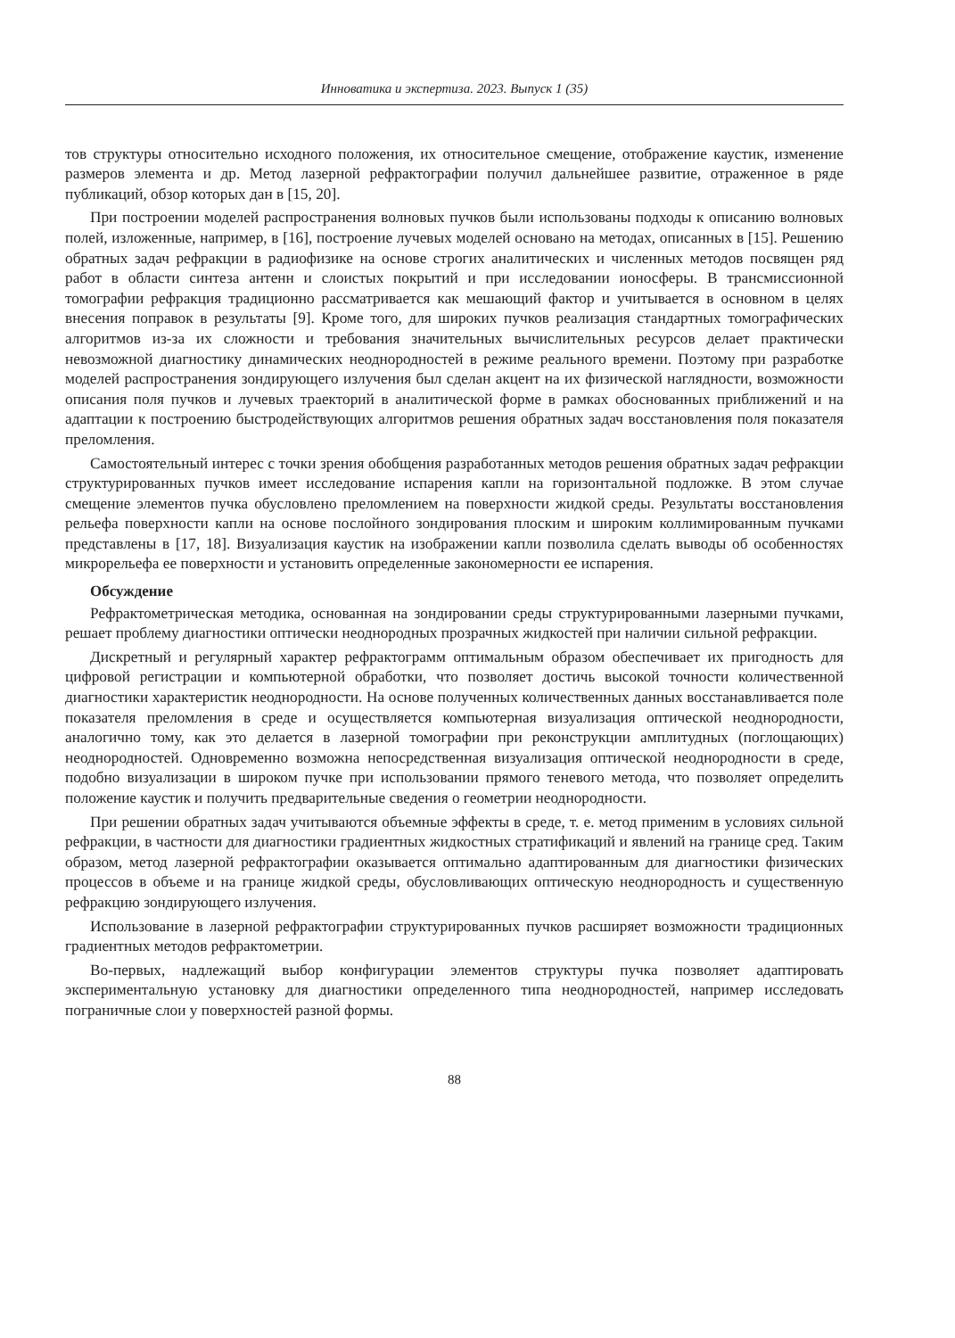Инноватика и экспертиза. 2023. Выпуск 1 (35)
тов структуры относительно исходного положения, их относительное смещение, отображение каустик, изменение размеров элемента и др. Метод лазерной рефрактографии получил дальнейшее развитие, отраженное в ряде публикаций, обзор которых дан в [15, 20].
При построении моделей распространения волновых пучков были использованы подходы к описанию волновых полей, изложенные, например, в [16], построение лучевых моделей основано на методах, описанных в [15]. Решению обратных задач рефракции в радиофизике на основе строгих аналитических и численных методов посвящен ряд работ в области синтеза антенн и слоистых покрытий и при исследовании ионосферы. В трансмиссионной томографии рефракция традиционно рассматривается как мешающий фактор и учитывается в основном в целях внесения поправок в результаты [9]. Кроме того, для широких пучков реализация стандартных томографических алгоритмов из-за их сложности и требования значительных вычислительных ресурсов делает практически невозможной диагностику динамических неоднородностей в режиме реального времени. Поэтому при разработке моделей распространения зондирующего излучения был сделан акцент на их физической наглядности, возможности описания поля пучков и лучевых траекторий в аналитической форме в рамках обоснованных приближений и на адаптации к построению быстродействующих алгоритмов решения обратных задач восстановления поля показателя преломления.
Самостоятельный интерес с точки зрения обобщения разработанных методов решения обратных задач рефракции структурированных пучков имеет исследование испарения капли на горизонтальной подложке. В этом случае смещение элементов пучка обусловлено преломлением на поверхности жидкой среды. Результаты восстановления рельефа поверхности капли на основе послойного зондирования плоским и широким коллимированным пучками представлены в [17, 18]. Визуализация каустик на изображении капли позволила сделать выводы об особенностях микрорельефа ее поверхности и установить определенные закономерности ее испарения.
Обсуждение
Рефрактометрическая методика, основанная на зондировании среды структурированными лазерными пучками, решает проблему диагностики оптически неоднородных прозрачных жидкостей при наличии сильной рефракции.
Дискретный и регулярный характер рефрактограмм оптимальным образом обеспечивает их пригодность для цифровой регистрации и компьютерной обработки, что позволяет достичь высокой точности количественной диагностики характеристик неоднородности. На основе полученных количественных данных восстанавливается поле показателя преломления в среде и осуществляется компьютерная визуализация оптической неоднородности, аналогично тому, как это делается в лазерной томографии при реконструкции амплитудных (поглощающих) неоднородностей. Одновременно возможна непосредственная визуализация оптической неоднородности в среде, подобно визуализации в широком пучке при использовании прямого теневого метода, что позволяет определить положение каустик и получить предварительные сведения о геометрии неоднородности.
При решении обратных задач учитываются объемные эффекты в среде, т. е. метод применим в условиях сильной рефракции, в частности для диагностики градиентных жидкостных стратификаций и явлений на границе сред. Таким образом, метод лазерной рефрактографии оказывается оптимально адаптированным для диагностики физических процессов в объеме и на границе жидкой среды, обусловливающих оптическую неоднородность и существенную рефракцию зондирующего излучения.
Использование в лазерной рефрактографии структурированных пучков расширяет возможности традиционных градиентных методов рефрактометрии.
Во-первых, надлежащий выбор конфигурации элементов структуры пучка позволяет адаптировать экспериментальную установку для диагностики определенного типа неоднородностей, например исследовать пограничные слои у поверхностей разной формы.
88